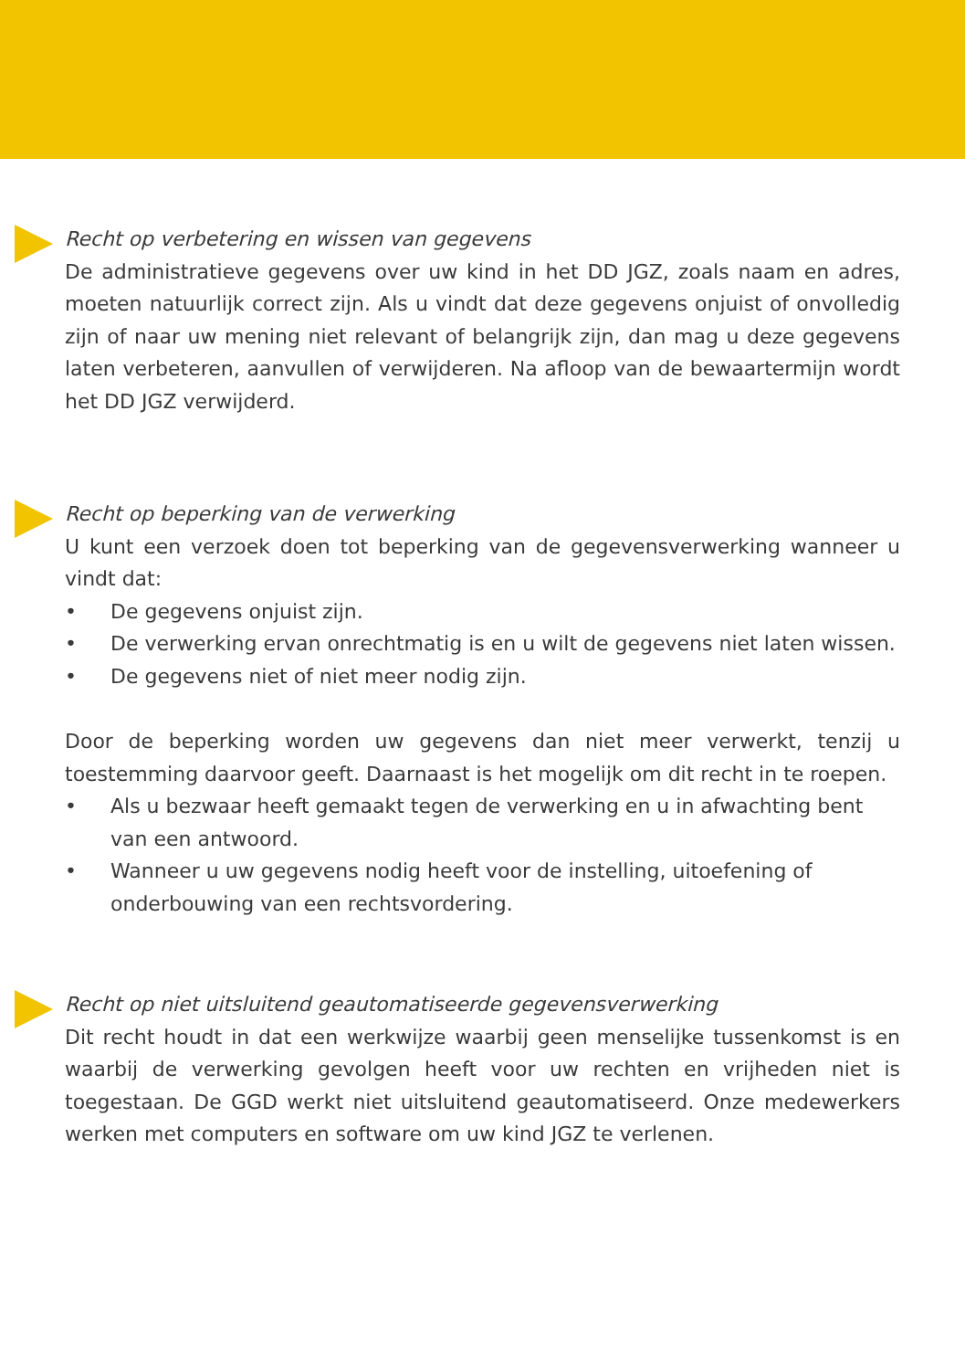Recht op verbetering en wissen van gegevens
De administratieve gegevens over uw kind in het DD JGZ, zoals naam en adres, moeten natuurlijk correct zijn. Als u vindt dat deze gegevens onjuist of onvolledig zijn of naar uw mening niet relevant of belangrijk zijn, dan mag u deze gegevens laten verbeteren, aanvullen of verwijderen. Na afloop van de bewaartermijn wordt het DD JGZ verwijderd.
Recht op beperking van de verwerking
U kunt een verzoek doen tot beperking van de gegevensverwerking wanneer u vindt dat:
• De gegevens onjuist zijn.
• De verwerking ervan onrechtmatig is en u wilt de gegevens niet laten wissen.
• De gegevens niet of niet meer nodig zijn.
Door de beperking worden uw gegevens dan niet meer verwerkt, tenzij u toestemming daarvoor geeft. Daarnaast is het mogelijk om dit recht in te roepen.
• Als u bezwaar heeft gemaakt tegen de verwerking en u in afwachting bent van een antwoord.
• Wanneer u uw gegevens nodig heeft voor de instelling, uitoefening of onderbouwing van een rechtsvordering.
Recht op niet uitsluitend geautomatiseerde gegevensverwerking
Dit recht houdt in dat een werkwijze waarbij geen menselijke tussenkomst is en waarbij de verwerking gevolgen heeft voor uw rechten en vrijheden niet is toegestaan. De GGD werkt niet uitsluitend geautomatiseerd. Onze medewerkers werken met computers en software om uw kind JGZ te verlenen.